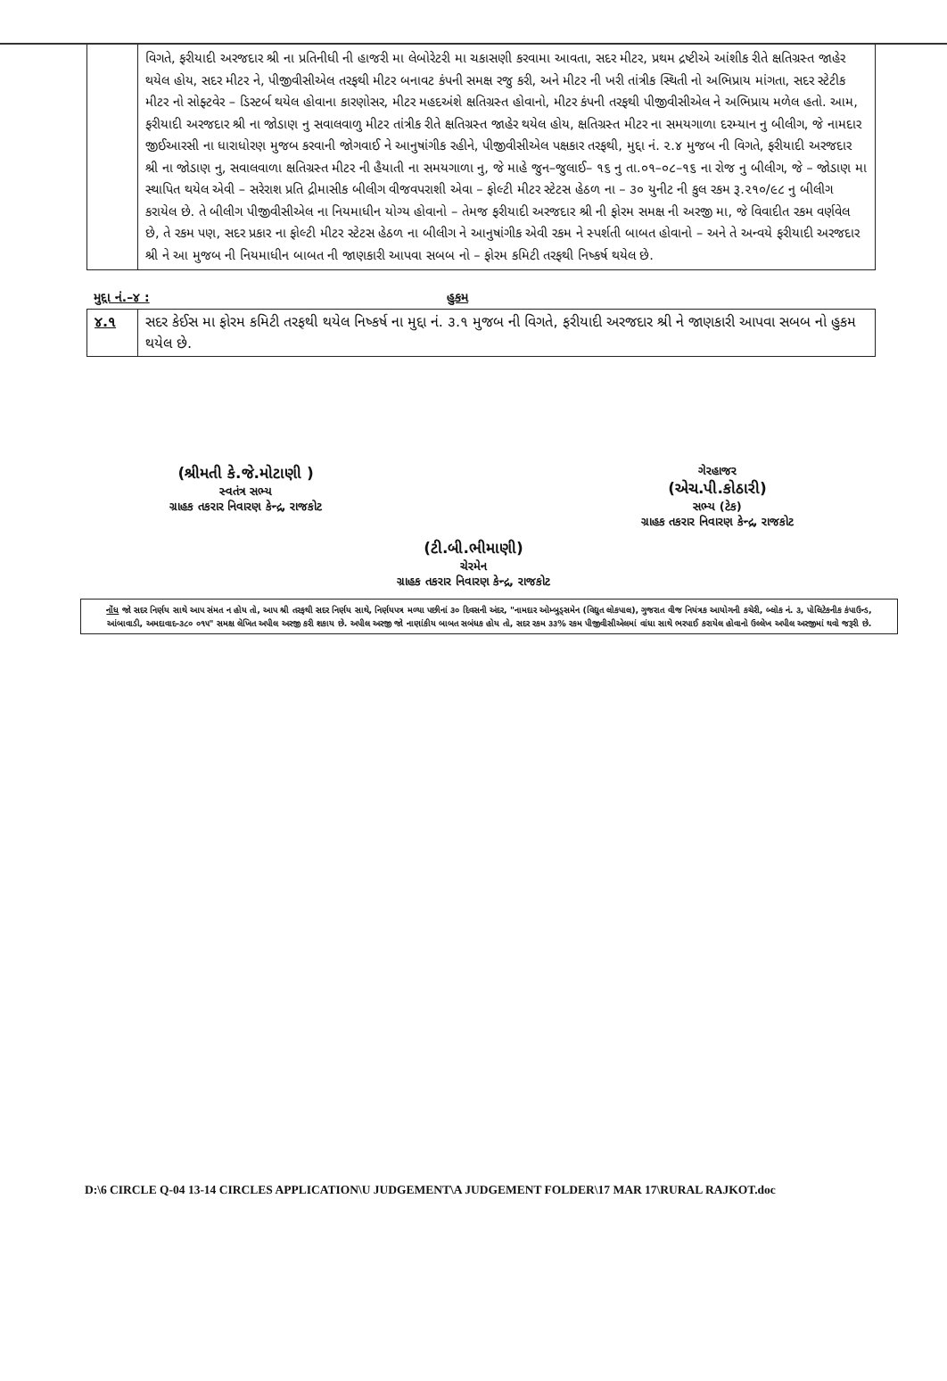| | વિગતે, ફરીયાદી અરજદાર શ્રી ના પ્રતિનીધી ની હાજરી મા લેબોરેટરી મા ચકાસણી કરવામા આવતા, સદર મીટર, પ્રથમ દ્રષ્ટીએ આંશીક રીતે ક્ષતિગ્રસ્ત જાહેર થયેલ હોય, સદર મીટર ને, પીજીવીસીએલ તરફથી મીટર બનાવટ કંપની સમક્ષ રજુ કરી, અને મીટર ની ખરી તાંત્રીક સ્થિતી નો અભિપ્રાય માંગતા, સદર સ્ટેટીક મીટર નો સોફ્ટવેર – ડિસ્ટર્બ થયેલ હોવાના કારણોસર, મીટર મહદઅંશે ક્ષતિગ્રસ્ત હોવાનો, મીટર કંપની તરફથી પીજીવીસીએલ ને અભિપ્રાય મળેલ હતો. આમ, ફરીયાદી અરજદાર શ્રી ના જોડાણ નુ સવાલવાળુ મીટર તાંત્રીક રીતે ક્ષતિગ્રસ્ત જાહેર થયેલ હોય, ક્ષતિગ્રસ્ત મીટર ના સમયગાળા દરમ્યાન નુ બીલીગ, જે નામદાર જીઈઆરસી ના ધારાધોરણ મુજબ કરવાની જોગવાઈ ને આનુષાંગીક રહીને, પીજીવીસીએલ પક્ષકાર તરફથી, મુદ્દા નં. ૨.૪ મુજબ ની વિગતે, ફરીયાદી અરજદાર શ્રી ના જોડાણ નુ, સવાલવાળા ક્ષતિગ્રસ્ત મીટર ની હૈયાતી ના સમયગાળા નુ, જે માહે જુન–જુલાઈ– ૧૬ નુ તા.૦૧–૦૮–૧૬ ના રોજ નુ બીલીગ, જે – જોડાણ મા સ્થાપિત થયેલ એવી – સરેરાશ પ્રતિ દ્રીમાસીક બીલીગ વીજવપરાશી એવા – ફોલ્ટી મીટર સ્ટેટસ હેઠળ ના – ૩૦ યુનીટ ની કુલ રકમ રૂ.૨૧૦/૯૮ નુ બીલીગ કરાયેલ છે. તે બીલીગ પીજીવીસીએલ ના નિયમાધીન યોગ્ય હોવાનો – તેમજ ફરીયાદી અરજદાર શ્રી ની ફોરમ સમક્ષ ની અરજી મા, જે વિવાદીત રકમ વર્ણવેલ છે, તે રકમ પણ, સદર પ્રકાર ના ફોલ્ટી મીટર સ્ટેટસ હેઠળ ના બીલીગ ને આનુષાંગીક એવી રકમ ને સ્પર્શતી બાબત હોવાનો – અને તે અન્વયે ફરીયાદી અરજદાર શ્રી ને આ મુજબ ની નિયમાધીન બાબત ની જાણકારી આપવા સબબ નો – ફોરમ કમિટી તરફથી નિષ્કર્ષ થયેલ છે. |
મુદ્દા નં.–૪ : હુકમ
| ૪.૧ | સદર કેઈસ મા ફોરમ કમિટી તરફથી થયેલ નિષ્કર્ષ ના મુદ્દા નં. ૩.૧ મુજબ ની વિગતે, ફરીયાદી અરજદાર શ્રી ને જાણકારી આપવા સબબ નો હુકમ થયેલ છે. |
(શ્રીમતી કે.જે.મોટાણી )
સ્વતંત્ર સભ્ય
ગ્રાહક તકરાર નિવારણ કેન્દ્ર, રાજકોટ
ગેરહાજર
(એચ.પી.કોઠારી)
સભ્ય (ટેક)
ગ્રાહક તકરાર નિવારણ કેન્દ્ર, રાજકોટ
(ટી.બી.ભીમાણી)
ચેરમેન
ગ્રાહક તકરાર નિવારણ કેન્દ્ર, રાજકોટ
નોંધ જો સદર નિર્ણય સાથે આપ સંમત ન હોય તો, આપ શ્રી તરફથી સદર નિર્ણય સાથે, નિર્ણયપત્ર મળ્યા પછીનાં ૩૦ દિવસની અંદર, "નામદાર ઓમ્બુડ્સમેન (વિદ્યુત લોકપાલ), ગુજરાત વીજ નિયંત્રક આયોગની કચેરી, બ્લોક નં. ૩, પોલિટેકનીક કંપાઉન્ડ, આંબાવાડી, અમદાવાદ–૩૮૦ ૦૧૫" સમક્ષ લેખિત અપીલ અરજી કરી શકાય છે. અપીલ અરજી જો નાણાંકીય બાબત સબંધક હોય તો, સદર રકમ ૩૩% રકમ પીજીવીસીએલમાં વાંધા સાથે ભરપાઈ કરાયેલ હોવાનો ઉલ્લેખ અપીલ અરજીમાં થવો જરૂરી છે.
D:\6 CIRCLE Q-04 13-14 CIRCLES APPLICATION\U JUDGEMENT\A JUDGEMENT FOLDER\17 MAR 17\RURAL RAJKOT.doc